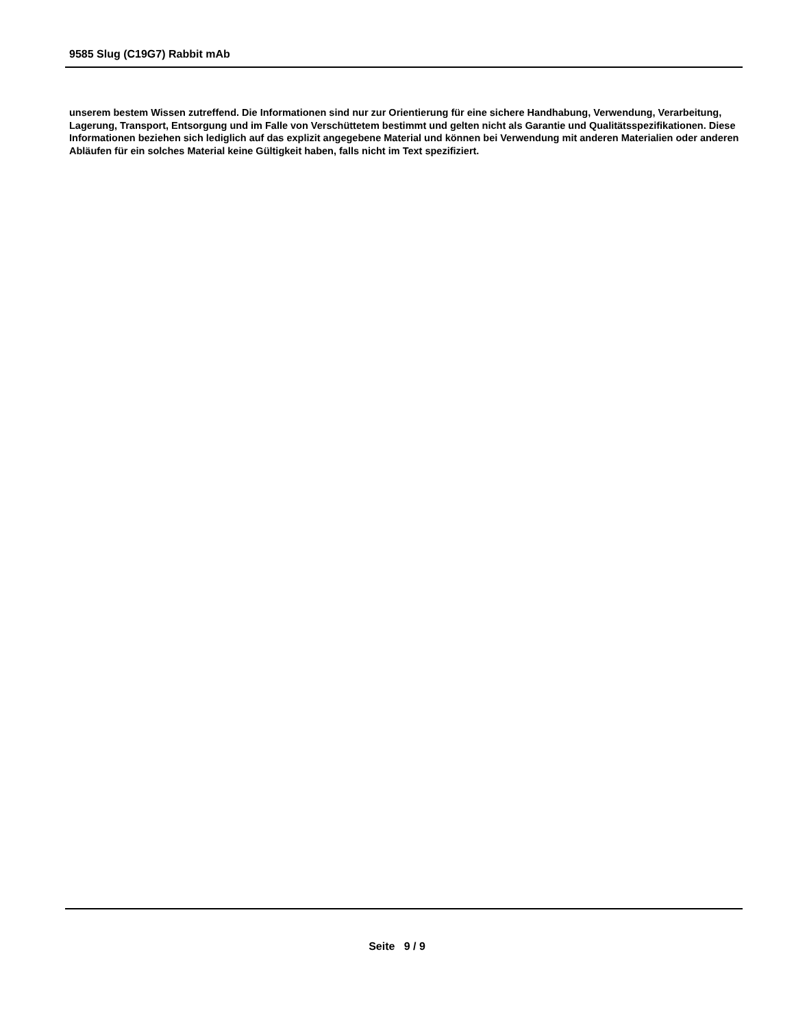9585 Slug (C19G7) Rabbit mAb
unserem bestem Wissen zutreffend. Die Informationen sind nur zur Orientierung für eine sichere Handhabung, Verwendung, Verarbeitung, Lagerung, Transport, Entsorgung und im Falle von Verschüttetem bestimmt und gelten nicht als Garantie und Qualitätsspezifikationen. Diese Informationen beziehen sich lediglich auf das explizit angegebene Material und können bei Verwendung mit anderen Materialien oder anderen Abläufen für ein solches Material keine Gültigkeit haben, falls nicht im Text spezifiziert.
Seite 9 / 9